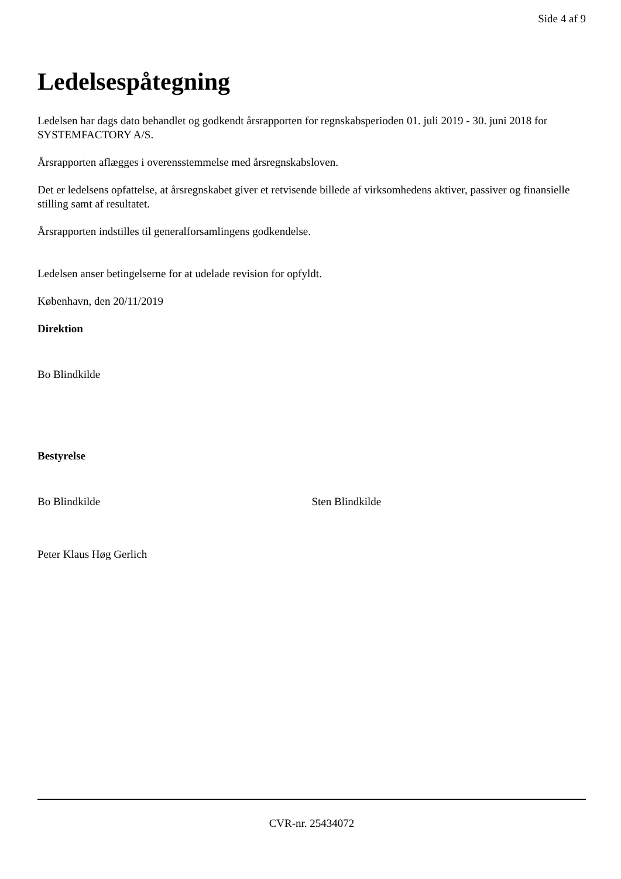Side 4 af 9
Ledelsespåtegning
Ledelsen har dags dato behandlet og godkendt årsrapporten for regnskabsperioden 01. juli 2019 - 30. juni 2018 for SYSTEMFACTORY A/S.
Årsrapporten aflægges i overensstemmelse med årsregnskabsloven.
Det er ledelsens opfattelse, at årsregnskabet giver et retvisende billede af virksomhedens aktiver, passiver og finansielle stilling samt af resultatet.
Årsrapporten indstilles til generalforsamlingens godkendelse.
Ledelsen anser betingelserne for at udelade revision for opfyldt.
København, den 20/11/2019
Direktion
Bo Blindkilde
Bestyrelse
Bo Blindkilde Sten Blindkilde
Peter Klaus Høg Gerlich
CVR-nr. 25434072